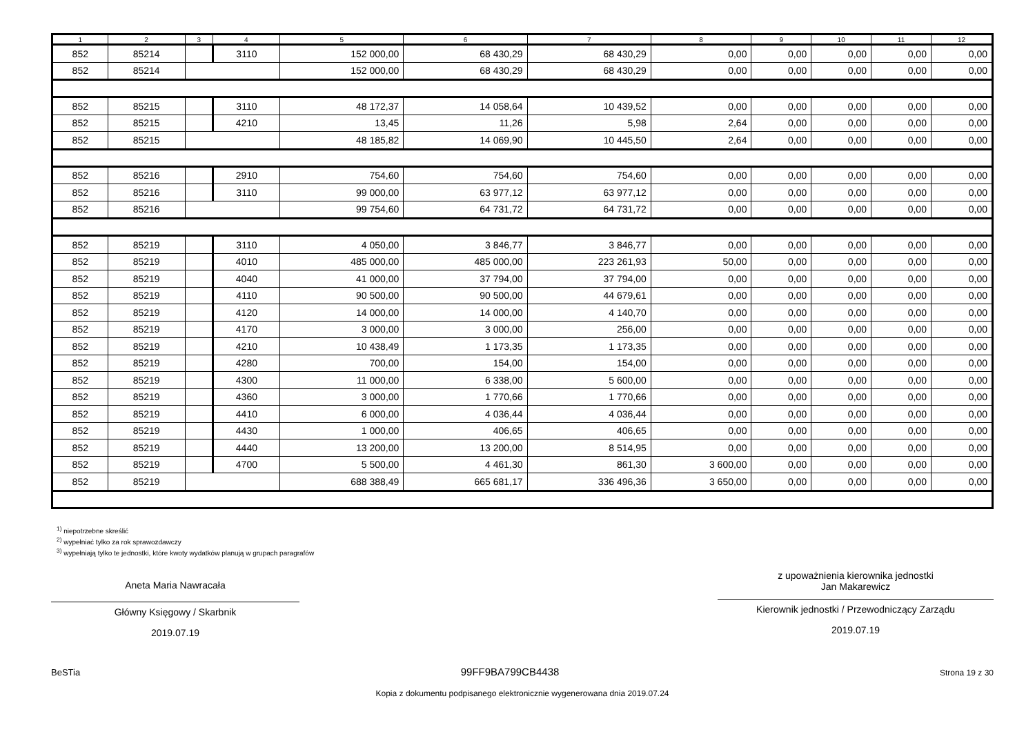| 1 | 2 | 3 | 4 | 5 | 6 | 7 | 8 | 9 | 10 | 11 | 12 |
| --- | --- | --- | --- | --- | --- | --- | --- | --- | --- | --- | --- |
| 852 | 85214 | | 3110 | 152 000,00 | 68 430,29 | 68 430,29 | 0,00 | 0,00 | 0,00 | 0,00 | 0,00 |
| 852 | 85214 | | | 152 000,00 | 68 430,29 | 68 430,29 | 0,00 | 0,00 | 0,00 | 0,00 | 0,00 |
| 852 | 85215 | | 3110 | 48 172,37 | 14 058,64 | 10 439,52 | 0,00 | 0,00 | 0,00 | 0,00 | 0,00 |
| 852 | 85215 | | 4210 | 13,45 | 11,26 | 5,98 | 2,64 | 0,00 | 0,00 | 0,00 | 0,00 |
| 852 | 85215 | | | 48 185,82 | 14 069,90 | 10 445,50 | 2,64 | 0,00 | 0,00 | 0,00 | 0,00 |
| 852 | 85216 | | 2910 | 754,60 | 754,60 | 754,60 | 0,00 | 0,00 | 0,00 | 0,00 | 0,00 |
| 852 | 85216 | | 3110 | 99 000,00 | 63 977,12 | 63 977,12 | 0,00 | 0,00 | 0,00 | 0,00 | 0,00 |
| 852 | 85216 | | | 99 754,60 | 64 731,72 | 64 731,72 | 0,00 | 0,00 | 0,00 | 0,00 | 0,00 |
| 852 | 85219 | | 3110 | 4 050,00 | 3 846,77 | 3 846,77 | 0,00 | 0,00 | 0,00 | 0,00 | 0,00 |
| 852 | 85219 | | 4010 | 485 000,00 | 485 000,00 | 223 261,93 | 50,00 | 0,00 | 0,00 | 0,00 | 0,00 |
| 852 | 85219 | | 4040 | 41 000,00 | 37 794,00 | 37 794,00 | 0,00 | 0,00 | 0,00 | 0,00 | 0,00 |
| 852 | 85219 | | 4110 | 90 500,00 | 90 500,00 | 44 679,61 | 0,00 | 0,00 | 0,00 | 0,00 | 0,00 |
| 852 | 85219 | | 4120 | 14 000,00 | 14 000,00 | 4 140,70 | 0,00 | 0,00 | 0,00 | 0,00 | 0,00 |
| 852 | 85219 | | 4170 | 3 000,00 | 3 000,00 | 256,00 | 0,00 | 0,00 | 0,00 | 0,00 | 0,00 |
| 852 | 85219 | | 4210 | 10 438,49 | 1 173,35 | 1 173,35 | 0,00 | 0,00 | 0,00 | 0,00 | 0,00 |
| 852 | 85219 | | 4280 | 700,00 | 154,00 | 154,00 | 0,00 | 0,00 | 0,00 | 0,00 | 0,00 |
| 852 | 85219 | | 4300 | 11 000,00 | 6 338,00 | 5 600,00 | 0,00 | 0,00 | 0,00 | 0,00 | 0,00 |
| 852 | 85219 | | 4360 | 3 000,00 | 1 770,66 | 1 770,66 | 0,00 | 0,00 | 0,00 | 0,00 | 0,00 |
| 852 | 85219 | | 4410 | 6 000,00 | 4 036,44 | 4 036,44 | 0,00 | 0,00 | 0,00 | 0,00 | 0,00 |
| 852 | 85219 | | 4430 | 1 000,00 | 406,65 | 406,65 | 0,00 | 0,00 | 0,00 | 0,00 | 0,00 |
| 852 | 85219 | | 4440 | 13 200,00 | 13 200,00 | 8 514,95 | 0,00 | 0,00 | 0,00 | 0,00 | 0,00 |
| 852 | 85219 | | 4700 | 5 500,00 | 4 461,30 | 861,30 | 3 600,00 | 0,00 | 0,00 | 0,00 | 0,00 |
| 852 | 85219 | | | 688 388,49 | 665 681,17 | 336 496,36 | 3 650,00 | 0,00 | 0,00 | 0,00 | 0,00 |
<sup>1)</sup> niepotrzebne skreślić
<sup>2)</sup> wypełniać tylko za rok sprawozdawczy
<sup>3)</sup> wypełniają tylko te jednostki, które kwoty wydatków planują w grupach paragrafów
Aneta Maria Nawracała
Główny Księgowy / Skarbnik
2019.07.19
z upoważnienia kierownika jednostki
Jan Makarewicz
Kierownik jednostki / Przewodniczący Zarządu
2019.07.19
BeSTia 99FF9BA799CB4438 Strona 19 z 30
Kopia z dokumentu podpisanego elektronicznie wygenerowana dnia 2019.07.24